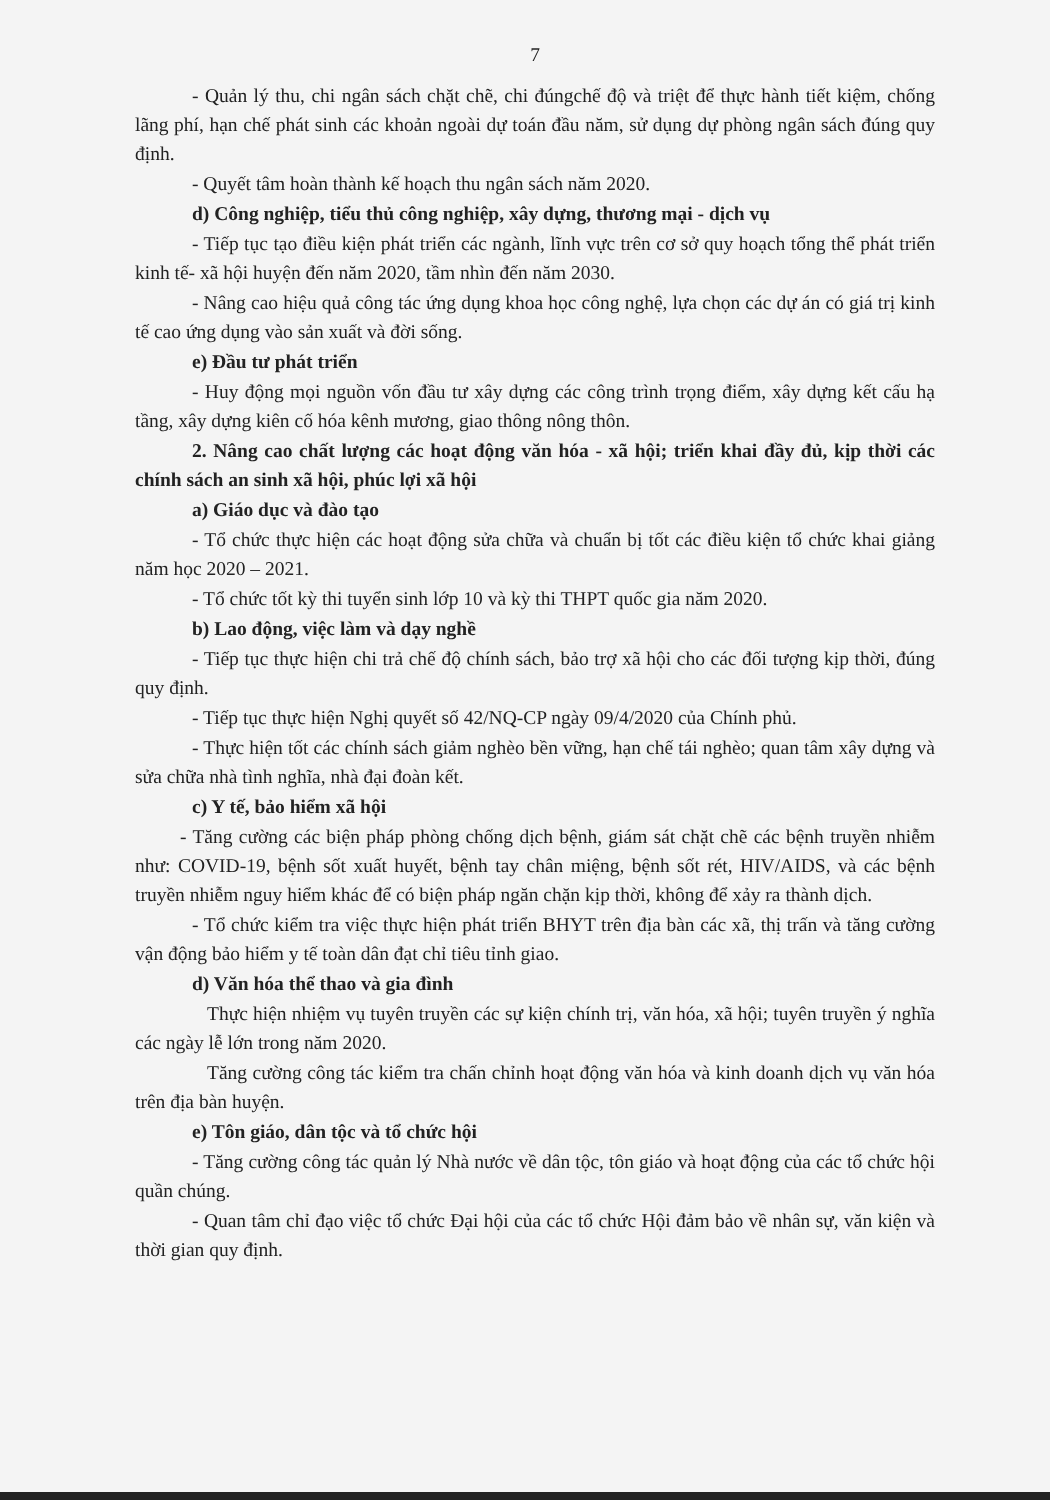7
- Quản lý thu, chi ngân sách chặt chẽ, chi đúngchế độ và triệt để thực hành tiết kiệm, chống lãng phí, hạn chế phát sinh các khoản ngoài dự toán đầu năm, sử dụng dự phòng ngân sách đúng quy định.
- Quyết tâm hoàn thành kế hoạch thu ngân sách năm 2020.
d) Công nghiệp, tiểu thủ công nghiệp, xây dựng, thương mại - dịch vụ
- Tiếp tục tạo điều kiện phát triển các ngành, lĩnh vực trên cơ sở quy hoạch tổng thể phát triển kinh tế- xã hội huyện đến năm 2020, tầm nhìn đến năm 2030.
- Nâng cao hiệu quả công tác ứng dụng khoa học công nghệ, lựa chọn các dự án có giá trị kinh tế cao ứng dụng vào sản xuất và đời sống.
e) Đầu tư phát triển
- Huy động mọi nguồn vốn đầu tư xây dựng các công trình trọng điểm, xây dựng kết cấu hạ tầng, xây dựng kiên cố hóa kênh mương, giao thông nông thôn.
2. Nâng cao chất lượng các hoạt động văn hóa - xã hội; triển khai đầy đủ, kịp thời các chính sách an sinh xã hội, phúc lợi xã hội
a) Giáo dục và đào tạo
- Tổ chức thực hiện các hoạt động sửa chữa và chuẩn bị tốt các điều kiện tổ chức khai giảng năm học 2020 – 2021.
- Tổ chức tốt kỳ thi tuyển sinh lớp 10 và kỳ thi THPT quốc gia năm 2020.
b) Lao động, việc làm và dạy nghề
- Tiếp tục thực hiện chi trả chế độ chính sách, bảo trợ xã hội cho các đối tượng kịp thời, đúng quy định.
- Tiếp tục thực hiện Nghị quyết số 42/NQ-CP ngày 09/4/2020 của Chính phủ.
- Thực hiện tốt các chính sách giảm nghèo bền vững, hạn chế tái nghèo; quan tâm xây dựng và sửa chữa nhà tình nghĩa, nhà đại đoàn kết.
c) Y tế, bảo hiểm xã hội
- Tăng cường các biện pháp phòng chống dịch bệnh, giám sát chặt chẽ các bệnh truyền nhiễm như: COVID-19, bệnh sốt xuất huyết, bệnh tay chân miệng, bệnh sốt rét, HIV/AIDS, và các bệnh truyền nhiễm nguy hiểm khác để có biện pháp ngăn chặn kịp thời, không để xảy ra thành dịch.
- Tổ chức kiểm tra việc thực hiện phát triển BHYT trên địa bàn các xã, thị trấn và tăng cường vận động bảo hiểm y tế toàn dân đạt chỉ tiêu tỉnh giao.
d) Văn hóa thể thao và gia đình
Thực hiện nhiệm vụ tuyên truyền các sự kiện chính trị, văn hóa, xã hội; tuyên truyền ý nghĩa các ngày lễ lớn trong năm 2020.
Tăng cường công tác kiểm tra chấn chỉnh hoạt động văn hóa và kinh doanh dịch vụ văn hóa trên địa bàn huyện.
e) Tôn giáo, dân tộc và tổ chức hội
- Tăng cường công tác quản lý Nhà nước về dân tộc, tôn giáo và hoạt động của các tổ chức hội quần chúng.
- Quan tâm chỉ đạo việc tổ chức Đại hội của các tổ chức Hội đảm bảo về nhân sự, văn kiện và thời gian quy định.